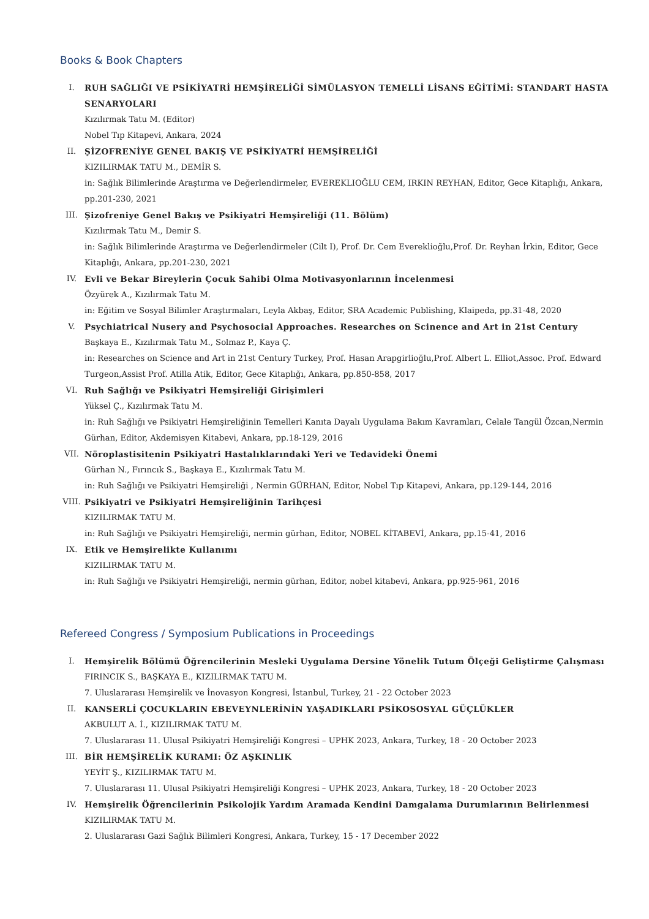Books & Book Chapters
I. RUH SAĞLIĞI VE PSİKİYATRİ HEMŞİRELİĞİ SİMÜLASYON TEMELLİ LİSANS EĞİTİMİ: STANDART HASTA SENARYOLARI
Kızılırmak Tatu M. (Editor)
Nobel Tıp Kitapevi, Ankara, 2024
II. ŞİZOFRENİYE GENEL BAKIŞ VE PSİKİYATRİ HEMŞİRELİĞİ
KIZILIRMAK TATU M., DEMİR S.
in: Sağlık Bilimlerinde Araştırma ve Değerlendirmeler, EVEREKLIOĞLU CEM, IRKIN REYHAN, Editor, Gece Kitaplığı, Ankara, pp.201-230, 2021
III. Şizofreniye Genel Bakış ve Psikiyatri Hemşireliği (11. Bölüm)
Kızılırmak Tatu M., Demir S.
in: Sağlık Bilimlerinde Araştırma ve Değerlendirmeler (Cilt I), Prof. Dr. Cem Evereklioğlu,Prof. Dr. Reyhan İrkin, Editor, Gece Kitaplığı, Ankara, pp.201-230, 2021
IV. Evli ve Bekar Bireylerin Çocuk Sahibi Olma Motivasyonlarının İncelenmesi
Özyürek A., Kızılırmak Tatu M.
in: Eğitim ve Sosyal Bilimler Araştırmaları, Leyla Akbaş, Editor, SRA Academic Publishing, Klaipeda, pp.31-48, 2020
V. Psychiatrical Nusery and Psychosocial Approaches. Researches on Scinence and Art in 21st Century
Başkaya E., Kızılırmak Tatu M., Solmaz P., Kaya Ç.
in: Researches on Science and Art in 21st Century Turkey, Prof. Hasan Arapgirlioğlu,Prof. Albert L. Elliot,Assoc. Prof. Edward Turgeon,Assist Prof. Atilla Atik, Editor, Gece Kitaplığı, Ankara, pp.850-858, 2017
VI. Ruh Sağlığı ve Psikiyatri Hemşireliği Girişimleri
Yüksel Ç., Kızılırmak Tatu M.
in: Ruh Sağlığı ve Psikiyatri Hemşireliğinin Temelleri Kanıta Dayalı Uygulama Bakım Kavramları, Celale Tangül Özcan,Nermin Gürhan, Editor, Akdemisyen Kitabevi, Ankara, pp.18-129, 2016
VII. Nöroplastisitenin Psikiyatri Hastalıklarındaki Yeri ve Tedavideki Önemi
Gürhan N., Fırıncık S., Başkaya E., Kızılırmak Tatu M.
in: Ruh Sağlığı ve Psikiyatri Hemşireliği , Nermin GÜRHAN, Editor, Nobel Tıp Kitapevi, Ankara, pp.129-144, 2016
VIII. Psikiyatri ve Psikiyatri Hemşireliğinin Tarihçesi
KIZILIRMAK TATU M.
in: Ruh Sağlığı ve Psikiyatri Hemşireliği, nermin gürhan, Editor, NOBEL KİTABEVİ, Ankara, pp.15-41, 2016
IX. Etik ve Hemşirelikte Kullanımı
KIZILIRMAK TATU M.
in: Ruh Sağlığı ve Psikiyatri Hemşireliği, nermin gürhan, Editor, nobel kitabevi, Ankara, pp.925-961, 2016
Refereed Congress / Symposium Publications in Proceedings
I. Hemşirelik Bölümü Öğrencilerinin Mesleki Uygulama Dersine Yönelik Tutum Ölçeği Geliştirme Çalışması
FIRINCIK S., BAŞKAYA E., KIZILIRMAK TATU M.
7. Uluslararası Hemşirelik ve İnovasyon Kongresi, İstanbul, Turkey, 21 - 22 October 2023
II. KANSERLİ ÇOCUKLARIN EBEVEYNLERİNİN YAŞADIKLARI PSİKOSOSYAL GÜÇLÜKLER
AKBULUT A. İ., KIZILIRMAK TATU M.
7. Uluslararası 11. Ulusal Psikiyatri Hemşireliği Kongresi – UPHK 2023, Ankara, Turkey, 18 - 20 October 2023
III. BİR HEMŞİRELİK KURAMI: ÖZ AŞKINLIK
YEYİT Ş., KIZILIRMAK TATU M.
7. Uluslararası 11. Ulusal Psikiyatri Hemşireliği Kongresi – UPHK 2023, Ankara, Turkey, 18 - 20 October 2023
IV. Hemşirelik Öğrencilerinin Psikolojik Yardım Aramada Kendini Damgalama Durumlarının Belirlenmesi
KIZILIRMAK TATU M.
2. Uluslararası Gazi Sağlık Bilimleri Kongresi, Ankara, Turkey, 15 - 17 December 2022